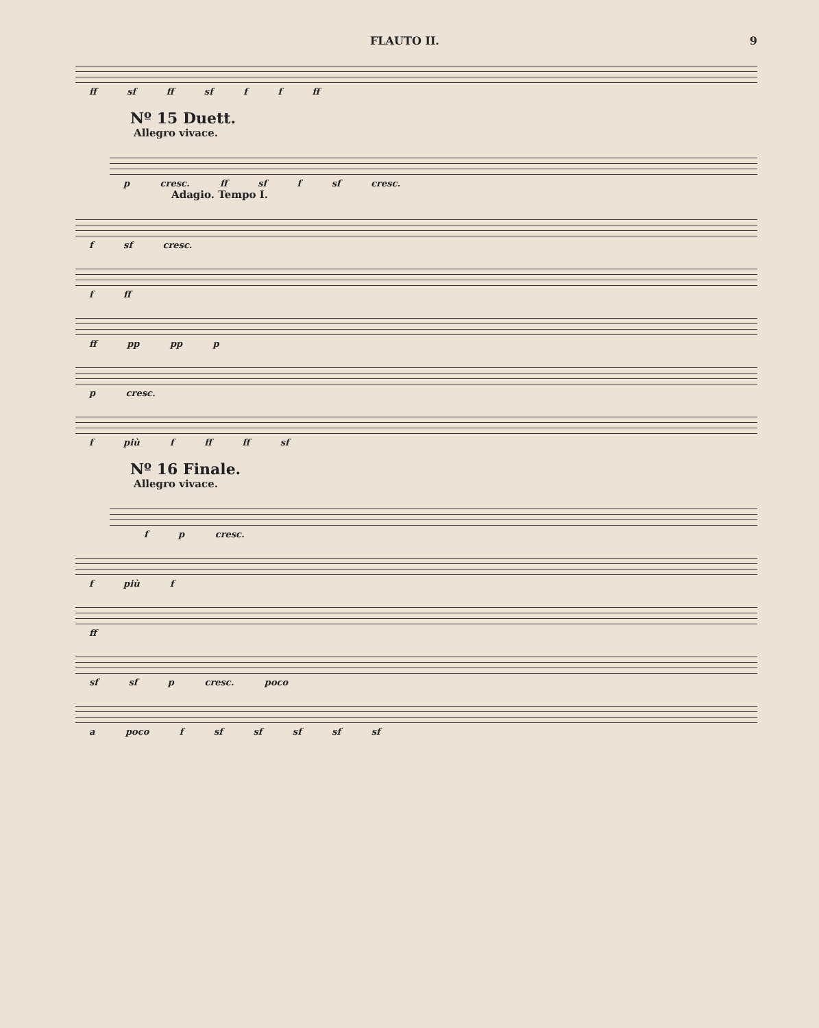FLAUTO II. 9
ff sf ff sf f f ff
Nº 15 Duett.
Allegro vivace.
p cresc. ff sf f sf cresc.
Adagio. Tempo I.
f sf cresc.
f ff
ff pp pp p
p cresc.
f più f ff ff sf
Nº 16 Finale.
Allegro vivace.
f p cresc.
f più f
ff
sf sf p cresc. poco
a poco f sf sf sf sf sf